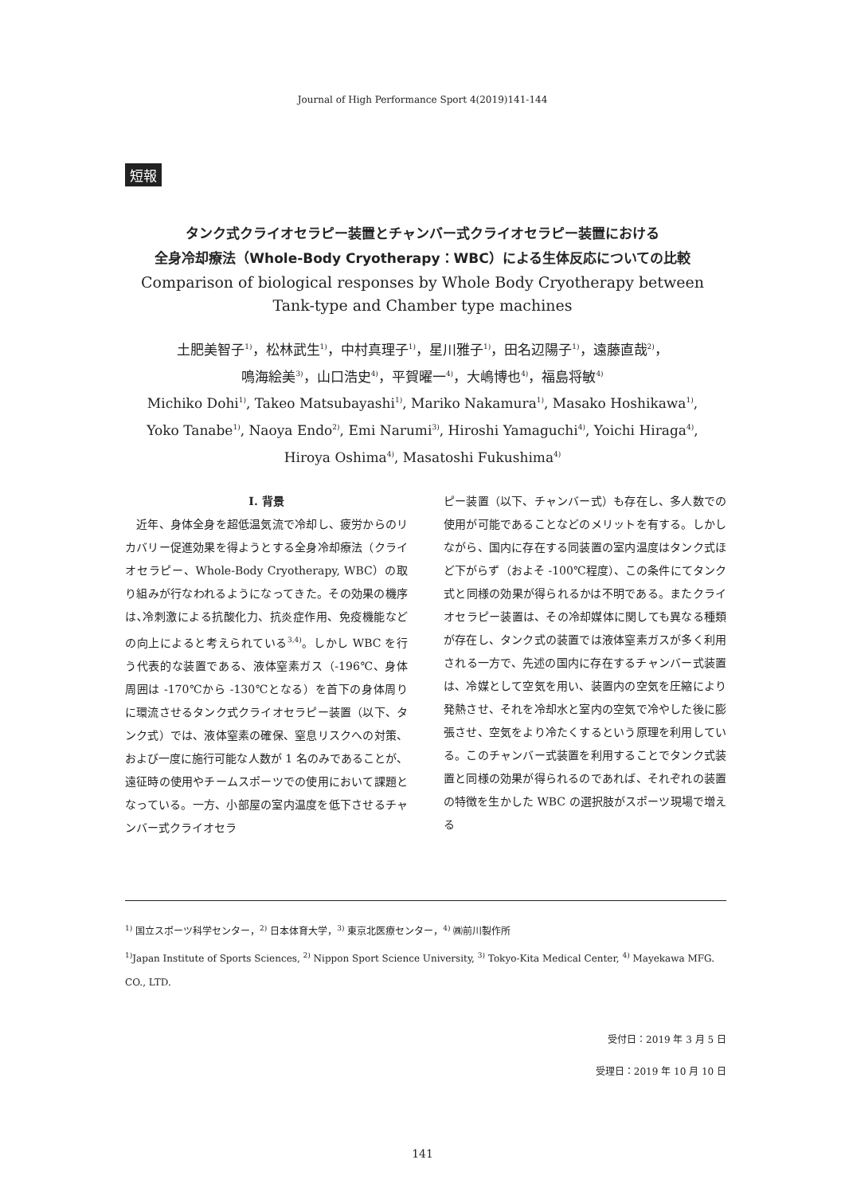Journal of High Performance Sport 4(2019)141-144
短報
タンク式クライオセラピー装置とチャンバー式クライオセラピー装置における
全身冷却療法（Whole-Body Cryotherapy：WBC）による生体反応についての比較
Comparison of biological responses by Whole Body Cryotherapy between
Tank-type and Chamber type machines
土肥美智子<sup>1)</sup>，松林武生<sup>1)</sup>，中村真理子<sup>1)</sup>，星川雅子<sup>1)</sup>，田名辺陽子<sup>1)</sup>，遠藤直哉<sup>2)</sup>，
鳴海絵美<sup>3)</sup>，山口浩史<sup>4)</sup>，平賀曜一<sup>4)</sup>，大嶋博也<sup>4)</sup>，福島将敏<sup>4)</sup>
Michiko Dohi<sup>1)</sup>, Takeo Matsubayashi<sup>1)</sup>, Mariko Nakamura<sup>1)</sup>, Masako Hoshikawa<sup>1)</sup>,
Yoko Tanabe<sup>1)</sup>, Naoya Endo<sup>2)</sup>, Emi Narumi<sup>3)</sup>, Hiroshi Yamaguchi<sup>4)</sup>, Yoichi Hiraga<sup>4)</sup>,
Hiroya Oshima<sup>4)</sup>, Masatoshi Fukushima<sup>4)</sup>
I. 背景
　近年、身体全身を超低温気流で冷却し、疲労からのリカバリー促進効果を得ようとする全身冷却療法（クライオセラピー、Whole-Body Cryotherapy, WBC）の取り組みが行なわれるようになってきた。その効果の機序は､冷刺激による抗酸化力、抗炎症作用、免疫機能などの向上によると考えられている<sup>3,4)</sup>。しかし WBC を行う代表的な装置である、液体窒素ガス（-196℃、身体周囲は -170℃から -130℃となる）を首下の身体周りに環流させるタンク式クライオセラピー装置（以下、タンク式）では、液体窒素の確保、窒息リスクへの対策、および一度に施行可能な人数が 1 名のみであることが、遠征時の使用やチームスポーツでの使用において課題となっている。一方、小部屋の室内温度を低下させるチャンバー式クライオセラ
ピー装置（以下、チャンバー式）も存在し、多人数での使用が可能であることなどのメリットを有する。しかしながら、国内に存在する同装置の室内温度はタンク式ほど下がらず（およそ -100℃程度）、この条件にてタンク式と同様の効果が得られるかは不明である。またクライオセラピー装置は、その冷却媒体に関しても異なる種類が存在し、タンク式の装置では液体窒素ガスが多く利用される一方で、先述の国内に存在するチャンバー式装置は、冷媒として空気を用い、装置内の空気を圧縮により発熱させ、それを冷却水と室内の空気で冷やした後に膨張させ、空気をより冷たくするという原理を利用している。このチャンバー式装置を利用することでタンク式装置と同様の効果が得られるのであれば、それぞれの装置の特徴を生かした WBC の選択肢がスポーツ現場で増える
<sup>1)</sup> 国立スポーツ科学センター，<sup>2)</sup> 日本体育大学，<sup>3)</sup> 東京北医療センター，<sup>4)</sup> ㈱前川製作所
<sup>1)</sup> Japan Institute of Sports Sciences, <sup>2)</sup> Nippon Sport Science University, <sup>3)</sup> Tokyo-Kita Medical Center, <sup>4)</sup> Mayekawa MFG. CO., LTD.
受付日：2019 年 3 月 5 日
受理日：2019 年 10 月 10 日
141